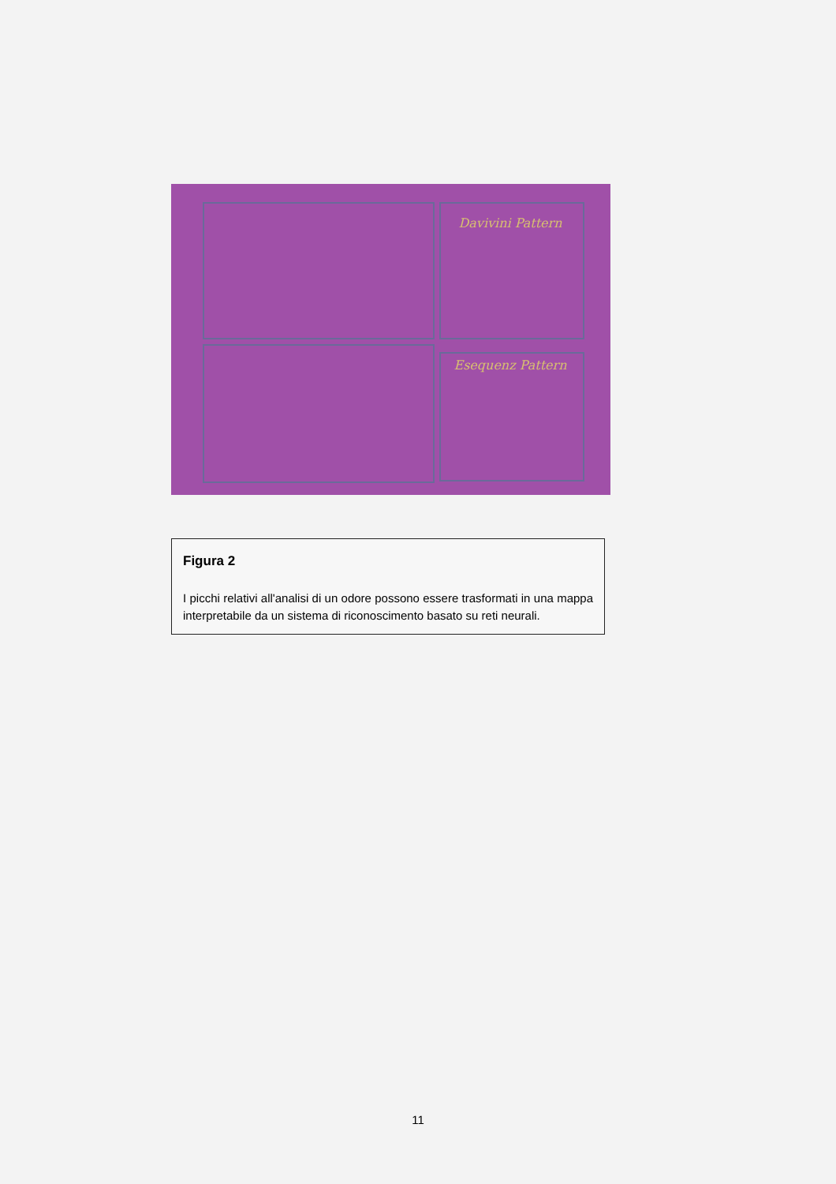Davivini Pattern
Esequenz Pattern
Figura 2
I picchi relativi all'analisi di un odore possono essere trasformati in una mappa interpretabile da un sistema di riconoscimento basato su reti neurali.
11